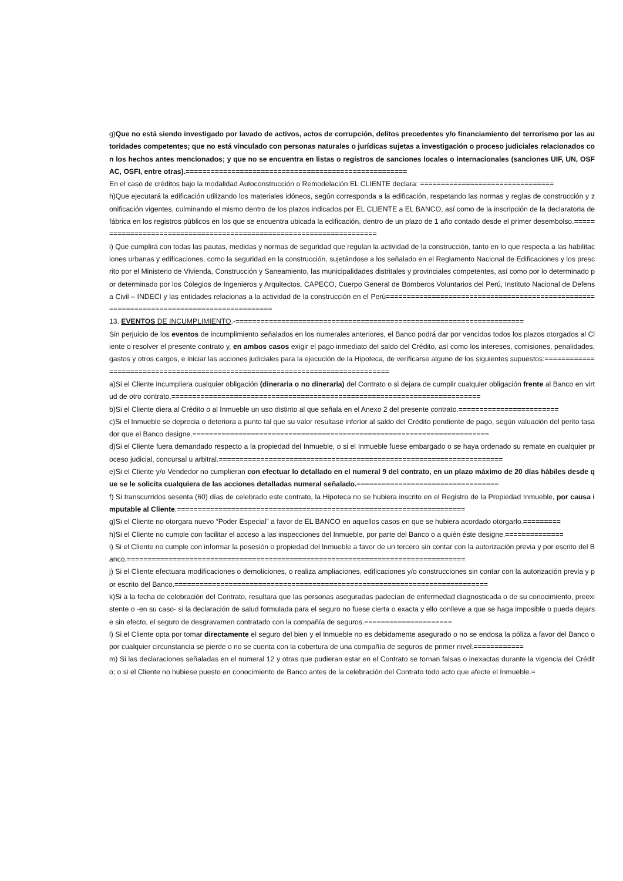g)Que no está siendo investigado por lavado de activos, actos de corrupción, delitos precedentes y/o financiamiento del terrorismo por las autoridades competentes; que no está vinculado con personas naturales o jurídicas sujetas a investigación o proceso judiciales relacionados con los hechos antes mencionados; y que no se encuentra en listas o registros de sanciones locales o internacionales (sanciones UIF, UN, OSFAC, OSFI, entre otras).=====================================================
En el caso de créditos bajo la modalidad Autoconstrucción o Remodelación EL CLIENTE declara: ================================
h)Que ejecutará la edificación utilizando los materiales idóneos, según corresponda a la edificación, respetando las normas y reglas de construcción y zonificación vigentes, culminando el mismo dentro de los plazos indicados por EL CLIENTE a EL BANCO, así como de la inscripción de la declaratoria de fábrica en los registros públicos en los que se encuentra ubicada la edificación, dentro de un plazo de 1 año contado desde el primer desembolso.=====================================================================
i) Que cumplirá con todas las pautas, medidas y normas de seguridad que regulan la actividad de la construcción, tanto en lo que respecta a las habilitaciones urbanas y edificaciones, como la seguridad en la construcción, sujetándose a los señalado en el Reglamento Nacional de Edificaciones y los prescrito por el Ministerio de Vivienda, Construcción y Saneamiento, las municipalidades distritales y provinciales competentes, así como por lo determinado por determinado por los Colegios de Ingenieros y Arquitectos, CAPECO, Cuerpo General de Bomberos Voluntarios del Perú, Instituto Nacional de Defensa Civil – INDECI y las entidades relacionas a la actividad de la construcción en el Perú=========================================================================================
13. EVENTOS DE INCUMPLIMIENTO.-=====================================================================
Sin perjuicio de los eventos de incumplimiento señalados en los numerales anteriores, el Banco podrá dar por vencidos todos los plazos otorgados al Cliente o resolver el presente contrato y, en ambos casos exigir el pago inmediato del saldo del Crédito, así como los intereses, comisiones, penalidades, gastos y otros cargos, e iniciar las acciones judiciales para la ejecución de la Hipoteca, de verificarse alguno de los siguientes supuestos:===============================================================================
a)Si el Cliente incumpliera cualquier obligación (dineraria o no dineraria) del Contrato o si dejara de cumplir cualquier obligación frente al Banco en virtud de otro contrato.==========================================================================
b)Si el Cliente diera al Crédito o al Inmueble un uso distinto al que señala en el Anexo 2 del presente contrato.========================
c)Si el Inmueble se deprecia o deteriora a punto tal que su valor resultase inferior al saldo del Crédito pendiente de pago, según valuación del perito tasador que el Banco designe.=======================================================================
d)Si el Cliente fuera demandado respecto a la propiedad del Inmueble, o si el Inmueble fuese embargado o se haya ordenado su remate en cualquier proceso judicial, concursal u arbitral.====================================================================
e)Si el Cliente y/o Vendedor no cumplieran con efectuar lo detallado en el numeral 9 del contrato, en un plazo máximo de 20 días hábiles desde que se le solicita cualquiera de las acciones detalladas numeral señalado.==================================
f) Si transcurridos sesenta (60) días de celebrado este contrato, la Hipoteca no se hubiera inscrito en el Registro de la Propiedad Inmueble, por causa imputable al Cliente.=====================================================================
g)Si el Cliente no otorgara nuevo “Poder Especial” a favor de EL BANCO en aquellos casos en que se hubiera acordado otorgarlo.=========
h)Si el Cliente no cumple con facilitar el acceso a las inspecciones del Inmueble, por parte del Banco o a quién éste designe.==============
i) Si el Cliente no cumple con informar la posesión o propiedad del Inmueble a favor de un tercero sin contar con la autorización previa y por escrito del Banco.=================================================================================
j) Si el Cliente efectuara modificaciones o demoliciones, o realiza ampliaciones, edificaciones y/o construcciones sin contar con la autorización previa y por escrito del Banco.===========================================================================
k)Si a la fecha de celebración del Contrato, resultara que las personas aseguradas padecían de enfermedad diagnosticada o de su conocimiento, preexistente o -en su caso- si la declaración de salud formulada para el seguro no fuese cierta o exacta y ello conlleve a que se haga imposible o pueda dejarse sin efecto, el seguro de desgravamen contratado con la compañía de seguros.=====================
l) Si el Cliente opta por tomar directamente el seguro del bien y el Inmueble no es debidamente asegurado o no se endosa la póliza a favor del Banco o por cualquier circunstancia se pierde o no se cuenta con la cobertura de una compañía de seguros de primer nivel.============
m) Si las declaraciones señaladas en el numeral 12 y otras que pudieran estar en el Contrato se tornan falsas o inexactas durante la vigencia del Crédito; o si el Cliente no hubiese puesto en conocimiento de Banco antes de la celebración del Contrato todo acto que afecte el Inmueble.=